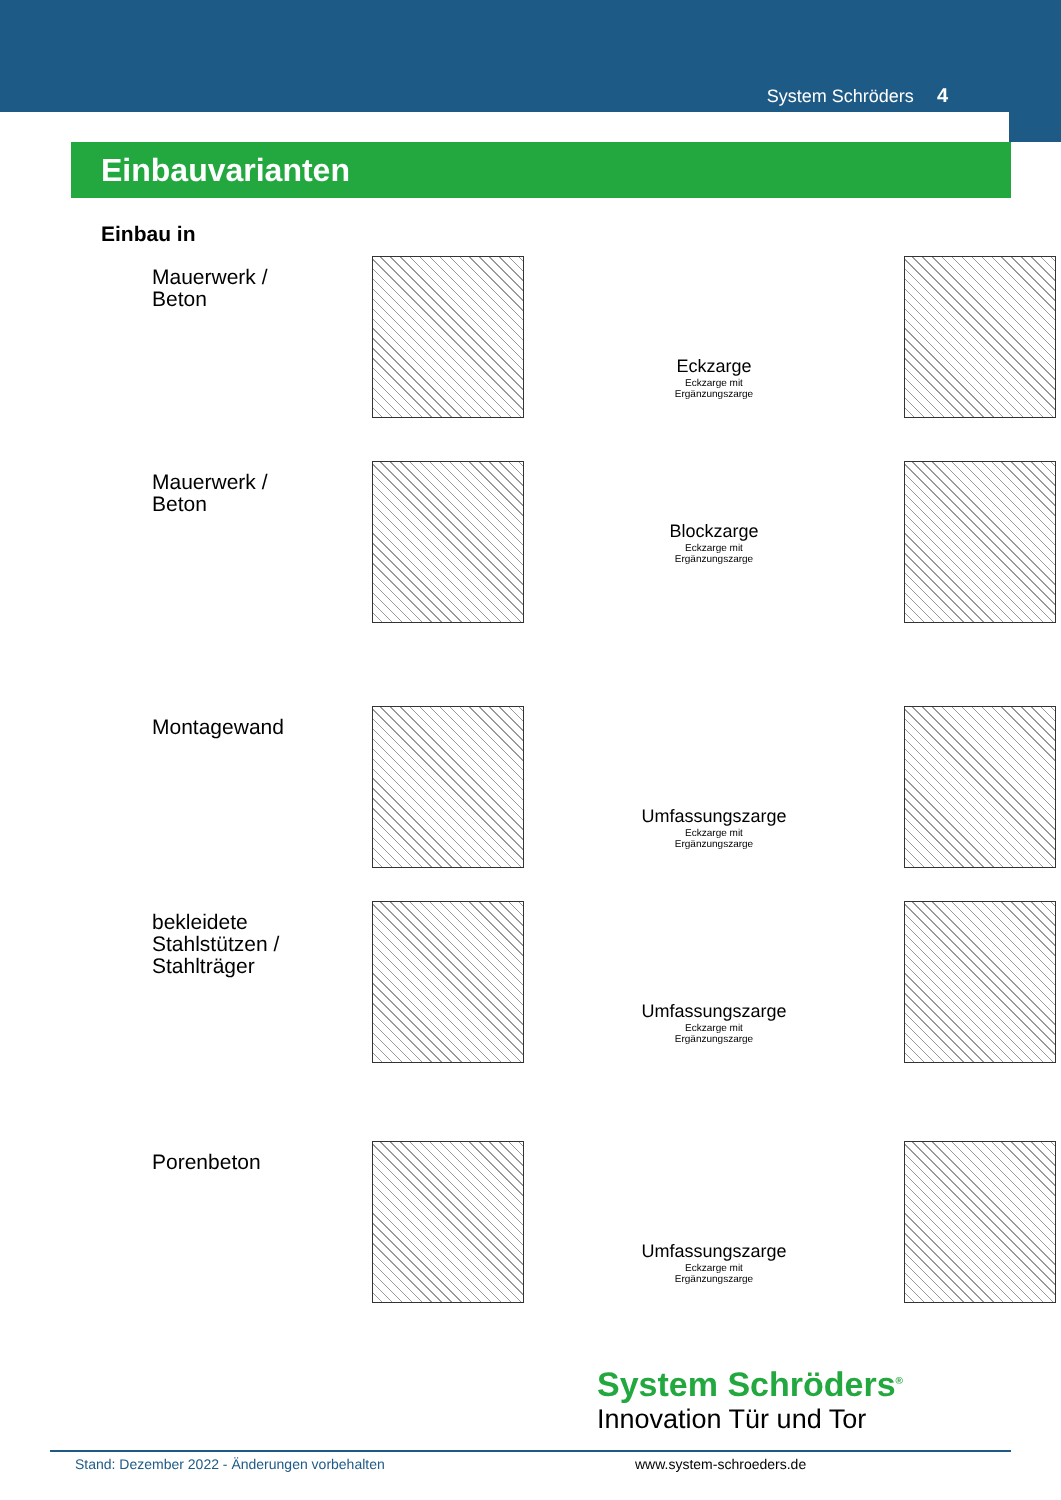System Schröders 4
Einbauvarianten
Einbau in
Mauerwerk /
Beton
Eckzarge
Eckzarge mit
Ergänzungszarge
Mauerwerk /
Beton
Blockzarge
Eckzarge mit
Ergänzungszarge
Montagewand
Umfassungszarge
Eckzarge mit
Ergänzungszarge
bekleidete
Stahlstützen /
Stahlträger
Umfassungszarge
Eckzarge mit
Ergänzungszarge
Porenbeton
Umfassungszarge
Eckzarge mit
Ergänzungszarge
System Schröders<sup>®</sup>
Innovation Tür und Tor
Stand: Dezember 2022 - Änderungen vorbehalten www.system-schroeders.de